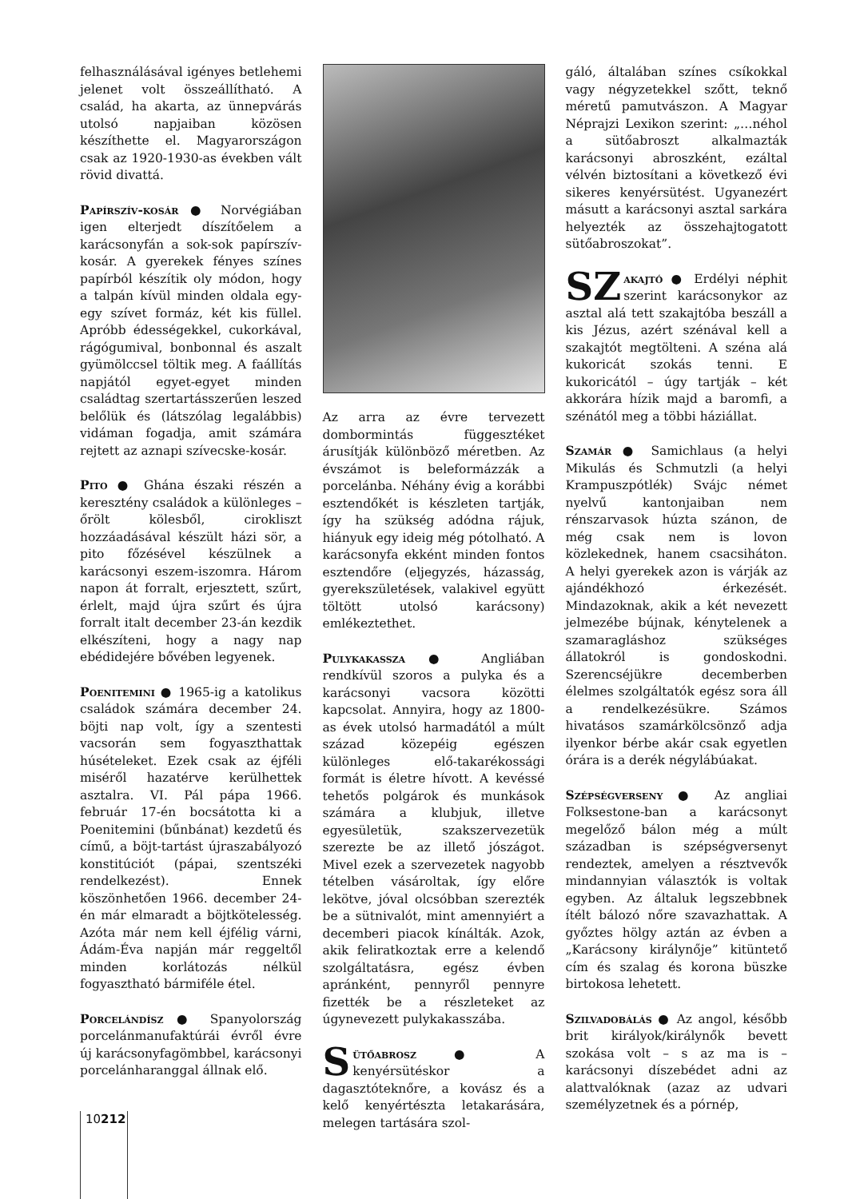felhasználásával igényes betlehemi jelenet volt összeállítható. A család, ha akarta, az ünnepvárás utolsó napjaiban közösen készíthette el. Magyarországon csak az 1920-1930-as években vált rövid divattá.
Papírszív-kosár ● Norvégiában igen elterjedt díszítőelem a karácsonyfán a sok-sok papírszív-kosár. A gyerekek fényes színes papírból készítik oly módon, hogy a talpán kívül minden oldala egy-egy szívet formáz, két kis füllel. Apróbb édességekkel, cukorkával, rágógumival, bonbonnal és aszalt gyümölccsel töltik meg. A faállítás napjától egyet-egyet minden családtag szertartásszerűen leszed belőlük és (látszólag legalábbis) vidáman fogadja, amit számára rejtett az aznapi szívecske-kosár.
Pito ● Ghána északi részén a keresztény családok a különleges – őrölt kölesből, cirokliszt hozzáadásával készült házi sör, a pito főzésével készülnek a karácsonyi eszem-iszomra. Három napon át forralt, erjesztett, szűrt, érlelt, majd újra szűrt és újra forralt italt december 23-án kezdik elkészíteni, hogy a nagy nap ebédidejére bővében legyenek.
Poenitemini ● 1965-ig a katolikus családok számára december 24. böjti nap volt, így a szentesti vacsorán sem fogyaszthattak húsételeket. Ezek csak az éjféli miséről hazatérve kerülhettek asztalra. VI. Pál pápa 1966. február 17-én bocsátotta ki a Poenitemini (bűnbánat) kezdetű és című, a böjt-tartást újraszabályozó konstitúciót (pápai, szentszéki rendelkezést). Ennek köszönhetően 1966. december 24-én már elmaradt a böjtkötelesség. Azóta már nem kell éjfélig várni, Ádám-Éva napján már reggeltől minden korlátozás nélkül fogyasztható bármiféle étel.
Porcelándísz ● Spanyolország porcelánmanufaktúrái évről évre új karácsonyfagömbbel, karácsonyi porcelánharanggal állnak elő.
Az arra az évre tervezett dombormintás függesztéket árusítják különböző méretben. Az évszámot is beleformázzák a porcelánba. Néhány évig a korábbi esztendőkét is készleten tartják, így ha szükség adódna rájuk, hiányuk egy ideig még pótolható. A karácsonyfa ekként minden fontos esztendőre (eljegyzés, házasság, gyerekszületések, valakivel együtt töltött utolsó karácsony) emlékeztethet.
Pulykakassza ● Angliában rendkívül szoros a pulyka és a karácsonyi vacsora közötti kapcsolat. Annyira, hogy az 1800-as évek utolsó harmadától a múlt század közepéig egészen különleges elő-takarékossági formát is életre hívott. A kevéssé tehetős polgárok és munkások számára a klubjuk, illetve egyesületük, szakszervezetük szerezte be az illető jószágot. Mivel ezek a szervezetek nagyobb tételben vásároltak, így előre lekötve, jóval olcsóbban szerezték be a sütnivalót, mint amennyiért a decemberi piacok kínálták. Azok, akik feliratkoztak erre a kelendő szolgáltatásra, egész évben apránként, pennyről pennyre fizették be a részleteket az úgynevezett pulykakasszába.
Sütőabrosz ● A kenyérsütéskor a dagasztóteknőre, a kovász és a kelő kenyértészta letakarására, melegen tartására szol-
gáló, általában színes csíkokkal vagy négyzetekkel szőtt, teknő méretű pamutvászon. A Magyar Néprajzi Lexikon szerint: „…néhol a sütőabroszt alkalmazták karácsonyi abroszként, ezáltal vélvén biztosítani a következő évi sikeres kenyérsütést. Ugyanezért másutt a karácsonyi asztal sarkára helyezték az összehajtogatott sütőabroszokat”.
SZ akajtó ● Erdélyi néphit szerint karácsonykor az asztal alá tett szakajtóba beszáll a kis Jézus, azért szénával kell a szakajtót megtölteni. A széna alá kukoricát szokás tenni. E kukoricától – úgy tartják – két akkorára hízik majd a baromfi, a szénától meg a többi háziállat.
Szamár ● Samichlaus (a helyi Mikulás és Schmutzli (a helyi Krampuszpótlék) Svájc német nyelvű kantonjaiban nem rénszarvasok húzta szánon, de még csak nem is lovon közlekednek, hanem csacsiháton. A helyi gyerekek azon is várják az ajándékhozó érkezését. Mindazoknak, akik a két nevezett jelmezébe bújnak, kénytelenek a szamaragláshoz szükséges állatokról is gondoskodni. Szerencséjükre decemberben élelmes szolgáltatók egész sora áll a rendelkezésükre. Számos hivatásos szamárkölcsönző adja ilyenkor bérbe akár csak egyetlen órára is a derék négylábúakat.
Szépségverseny ● Az angliai Folksestone-ban a karácsonyt megelőző bálon még a múlt században is szépségversenyt rendeztek, amelyen a résztvevők mindannyian választók is voltak egyben. Az általuk legszebbnek ítélt bálozó nőre szavazhattak. A győztes hölgy aztán az évben a „Karácsony királynője” kitüntető cím és szalag és korona büszke birtokosa lehetett.
Szilvadobálás ● Az angol, később brit királyok/királynők bevett szokása volt – s az ma is – karácsonyi díszebédet adni az alattvalóknak (azaz az udvari személyzetnek és a pórnép,
10212